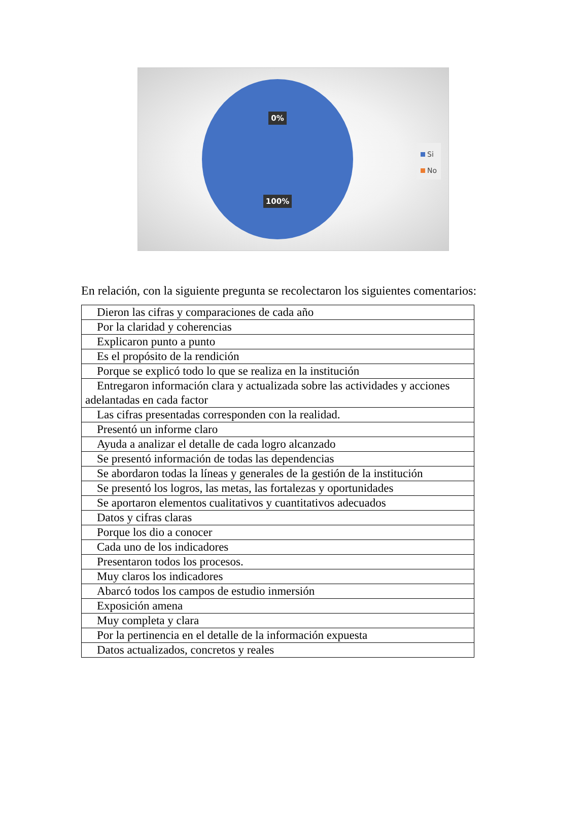0%
100%
Si
No
En relación, con la siguiente pregunta se recolectaron los siguientes comentarios:
| Dieron las cifras y comparaciones de cada año |
| Por la claridad y coherencias |
| Explicaron punto a punto |
| Es el propósito de la rendición |
| Porque se explicó todo lo que se realiza en la institución |
| Entregaron información clara y actualizada sobre las actividades y acciones adelantadas en cada factor |
| Las cifras presentadas corresponden con la realidad. |
| Presentó un informe claro |
| Ayuda a analizar el detalle de cada logro alcanzado |
| Se presentó información de todas las dependencias |
| Se abordaron todas la líneas y generales de la gestión de la institución |
| Se presentó los logros, las metas, las fortalezas y oportunidades |
| Se aportaron elementos cualitativos y cuantitativos adecuados |
| Datos y cifras claras |
| Porque los dio a conocer |
| Cada uno de los indicadores |
| Presentaron todos los procesos. |
| Muy claros los indicadores |
| Abarcó todos los campos de estudio inmersión |
| Exposición amena |
| Muy completa y clara |
| Por la pertinencia en el detalle de la información expuesta |
| Datos actualizados, concretos y reales |